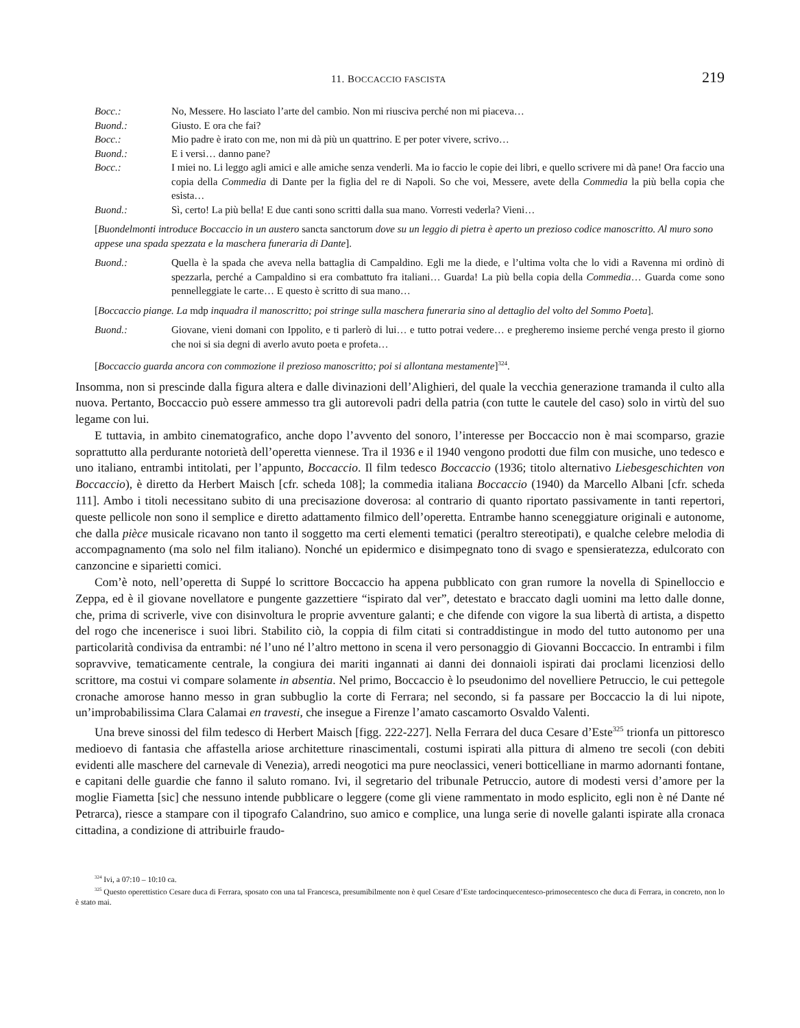11. BOCCACCIO FASCISTA 219
Bocc.: No, Messere. Ho lasciato l’arte del cambio. Non mi riusciva perché non mi piaceva…
Buond.: Giusto. E ora che fai?
Bocc.: Mio padre è irato con me, non mi dà più un quattrino. E per poter vivere, scrivo…
Buond.: E i versi… danno pane?
Bocc.: I miei no. Li leggo agli amici e alle amiche senza venderli. Ma io faccio le copie dei libri, e quello scrivere mi dà pane! Ora faccio una copia della Commedia di Dante per la figlia del re di Napoli. So che voi, Messere, avete della Commedia la più bella copia che esista…
Buond.: Sì, certo! La più bella! E due canti sono scritti dalla sua mano. Vorresti vederla? Vieni…
[Buondelmonti introduce Boccaccio in un austero sancta sanctorum dove su un leggio di pietra è aperto un prezioso codice manoscritto. Al muro sono appese una spada spezzata e la maschera funeraria di Dante].
Buond.: Quella è la spada che aveva nella battaglia di Campaldino. Egli me la diede, e l’ultima volta che lo vidi a Ravenna mi ordinò di spezzarla, perché a Campaldino si era combattuto fra italiani… Guarda! La più bella copia della Commedia… Guarda come sono pennelleggiate le carte… E questo è scritto di sua mano…
[Boccaccio piange. La mdp inquadra il manoscritto; poi stringe sulla maschera funeraria sino al dettaglio del volto del Sommo Poeta].
Buond.: Giovane, vieni domani con Ippolito, e ti parlerò di lui… e tutto potrai vedere… e pregheremo insieme perché venga presto il giorno che noi si sia degni di averlo avuto poeta e profeta…
[Boccaccio guarda ancora con commozione il prezioso manoscritto; poi si allontana mestamente]<sup>324</sup>.
Insomma, non si prescinde dalla figura altera e dalle divinazioni dell’Alighieri, del quale la vecchia generazione tramanda il culto alla nuova. Pertanto, Boccaccio può essere ammesso tra gli autorevoli padri della patria (con tutte le cautele del caso) solo in virtù del suo legame con lui.
E tuttavia, in ambito cinematografico, anche dopo l’avvento del sonoro, l’interesse per Boccaccio non è mai scomparso, grazie soprattutto alla perdurante notorietà dell’operetta viennese. Tra il 1936 e il 1940 vengono prodotti due film con musiche, uno tedesco e uno italiano, entrambi intitolati, per l’appunto, Boccaccio. Il film tedesco Boccaccio (1936; titolo alternativo Liebesgeschichten von Boccaccio), è diretto da Herbert Maisch [cfr. scheda 108]; la commedia italiana Boccaccio (1940) da Marcello Albani [cfr. scheda 111]. Ambo i titoli necessitano subito di una precisazione doverosa: al contrario di quanto riportato passivamente in tanti repertori, queste pellicole non sono il semplice e diretto adattamento filmico dell’operetta. Entrambe hanno sceneggiature originali e autonome, che dalla pièce musicale ricavano non tanto il soggetto ma certi elementi tematici (peraltro stereotipati), e qualche celebre melodia di accompagnamento (ma solo nel film italiano). Nonché un epidermico e disimpegnato tono di svago e spensieratezza, edulcorato con canzoncine e siparietti comici.
Com’è noto, nell’operetta di Suppé lo scrittore Boccaccio ha appena pubblicato con gran rumore la novella di Spinelloccio e Zeppa, ed è il giovane novellatore e pungente gazzettiere “ispirato dal ver”, detestato e braccato dagli uomini ma letto dalle donne, che, prima di scriverle, vive con disinvoltura le proprie avventure galanti; e che difende con vigore la sua libertà di artista, a dispetto del rogo che incenerisce i suoi libri. Stabilito ciò, la coppia di film citati si contraddistingue in modo del tutto autonomo per una particolarità condivisa da entrambi: né l’uno né l’altro mettono in scena il vero personaggio di Giovanni Boccaccio. In entrambi i film sopravvive, tematicamente centrale, la congiura dei mariti ingannati ai danni dei donnaioli ispirati dai proclami licenziosi dello scrittore, ma costui vi compare solamente in absentia. Nel primo, Boccaccio è lo pseudonimo del novelliere Petruccio, le cui pettegole cronache amorose hanno messo in gran subbuglio la corte di Ferrara; nel secondo, si fa passare per Boccaccio la di lui nipote, un’improbabilissima Clara Calamai en travesti, che insegue a Firenze l’amato cascamorto Osvaldo Valenti.
Una breve sinossi del film tedesco di Herbert Maisch [figg. 222-227]. Nella Ferrara del duca Cesare d’Este<sup>325</sup> trionfa un pittoresco medioevo di fantasia che affastella ariose architetture rinascimentali, costumi ispirati alla pittura di almeno tre secoli (con debiti evidenti alle maschere del carnevale di Venezia), arredi neogotici ma pure neoclassici, veneri botticelliane in marmo adornanti fontane, e capitani delle guardie che fanno il saluto romano. Ivi, il segretario del tribunale Petruccio, autore di modesti versi d’amore per la moglie Fiametta [sic] che nessuno intende pubblicare o leggere (come gli viene rammentato in modo esplicito, egli non è né Dante né Petrarca), riesce a stampare con il tipografo Calandrino, suo amico e complice, una lunga serie di novelle galanti ispirate alla cronaca cittadina, a condizione di attribuirle fraudo-
<sup>324</sup> Ivi, a 07:10 – 10:10 ca.
<sup>325</sup> Questo operettistico Cesare duca di Ferrara, sposato con una tal Francesca, presumibilmente non è quel Cesare d’Este tardocinquecentesco-primosecentesco che duca di Ferrara, in concreto, non lo è stato mai.